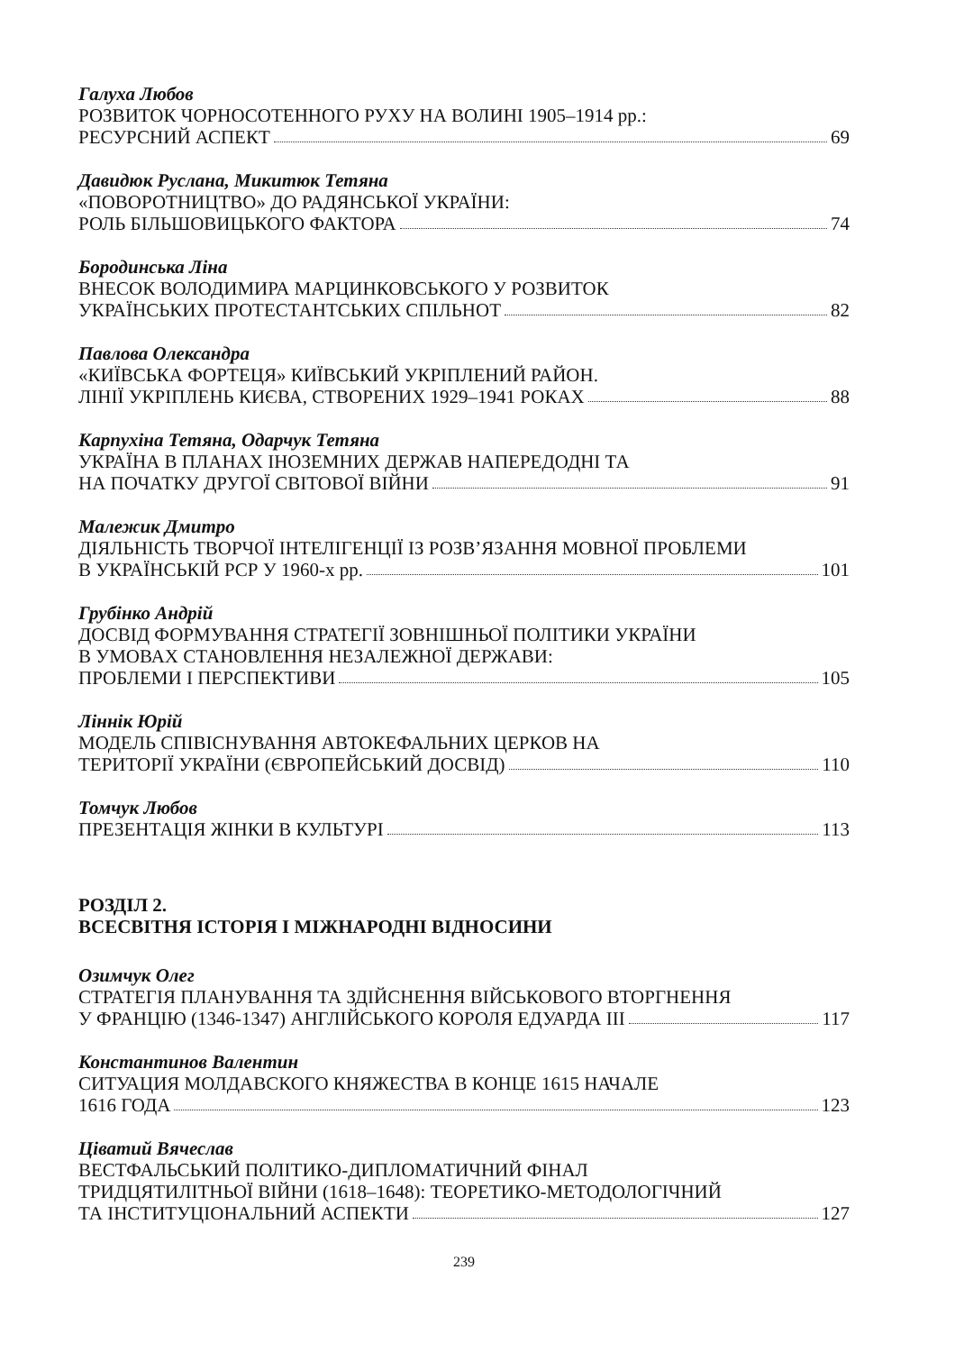Галуха Любов
РОЗВИТОК ЧОРНОСОТЕННОГО РУХУ НА ВОЛИНІ 1905–1914 рр.:
РЕСУРСНИЙ АСПЕКТ 69
Давидюк Руслана, Микитюк Тетяна
«ПОВОРОТНИЦТВО» ДО РАДЯНСЬКОЇ УКРАЇНИ:
РОЛЬ БІЛЬШОВИЦЬКОГО ФАКТОРА 74
Бородинська Ліна
ВНЕСОК ВОЛОДИМИРА МАРЦИНКОВСЬКОГО У РОЗВИТОК
УКРАЇНСЬКИХ ПРОТЕСТАНТСЬКИХ СПІЛЬНОТ 82
Павлова Олександра
«КИЇВСЬКА ФОРТЕЦЯ» КИЇВСЬКИЙ УКРІПЛЕНИЙ РАЙОН.
ЛІНІЇ УКРІПЛЕНЬ КИЄВА, СТВОРЕНИХ 1929–1941 РОКАХ 88
Карпухіна Тетяна, Одарчук Тетяна
УКРАЇНА В ПЛАНАХ ІНОЗЕМНИХ ДЕРЖАВ НАПЕРЕДОДНІ ТА
НА ПОЧАТКУ ДРУГОЇ СВІТОВОЇ ВІЙНИ 91
Малежик Дмитро
ДІЯЛЬНІСТЬ ТВОРЧОЇ ІНТЕЛІГЕНЦІЇ ІЗ РОЗВ’ЯЗАННЯ МОВНОЇ ПРОБЛЕМИ
В УКРАЇНСЬКІЙ РСР У 1960-х рр. 101
Грубінко Андрій
ДОСВІД ФОРМУВАННЯ СТРАТЕГІЇ ЗОВНІШНЬОЇ ПОЛІТИКИ УКРАЇНИ
В УМОВАХ СТАНОВЛЕННЯ НЕЗАЛЕЖНОЇ ДЕРЖАВИ:
ПРОБЛЕМИ І ПЕРСПЕКТИВИ 105
Ліннік Юрій
МОДЕЛЬ СПІВІСНУВАННЯ АВТОКЕФАЛЬНИХ ЦЕРКОВ НА
ТЕРИТОРІЇ УКРАЇНИ (ЄВРОПЕЙСЬКИЙ ДОСВІД) 110
Томчук Любов
ПРЕЗЕНТАЦІЯ ЖІНКИ В КУЛЬТУРІ 113
РОЗДІЛ 2.
ВСЕСВІТНЯ ІСТОРІЯ І МІЖНАРОДНІ ВІДНОСИНИ
Озимчук Олег
СТРАТЕГІЯ ПЛАНУВАННЯ ТА ЗДІЙСНЕННЯ ВІЙСЬКОВОГО ВТОРГНЕННЯ
У ФРАНЦІЮ (1346-1347) АНГЛІЙСЬКОГО КОРОЛЯ ЕДУАРДА ІІІ 117
Константинов Валентин
СИТУАЦИЯ МОЛДАВСКОГО КНЯЖЕСТВА В КОНЦЕ 1615 НАЧАЛЕ
1616 ГОДА 123
Ціватий Вячеслав
ВЕСТФАЛЬСЬКИЙ ПОЛІТИКО-ДИПЛОМАТИЧНИЙ ФІНАЛ
ТРИДЦЯТИЛІТНЬОЇ ВІЙНИ (1618–1648): ТЕОРЕТИКО-МЕТОДОЛОГІЧНИЙ
ТА ІНСТИТУЦІОНАЛЬНИЙ АСПЕКТИ 127
239